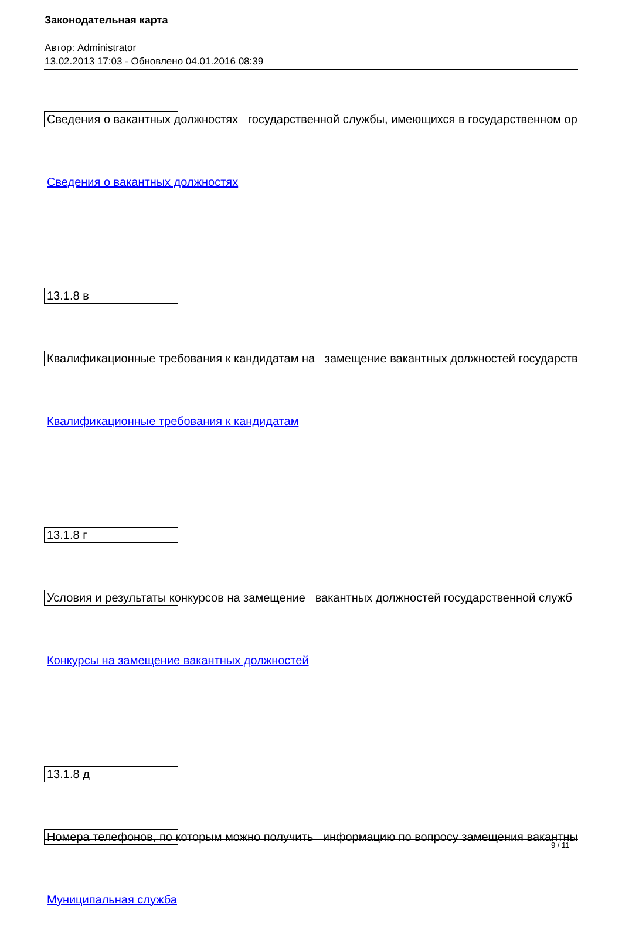Законодательная карта
Автор: Administrator
13.02.2013 17:03 - Обновлено 04.01.2016 08:39
Сведения о вакантных должностях государственной службы, имеющихся в государственном ор
Сведения о вакантных должностях
13.1.8 в
Квалификационные требования к кандидатам на замещение вакантных должностей государств
Квалификационные требования к кандидатам
13.1.8 г
Условия и результаты конкурсов на замещение вакантных должностей государственной служб
Конкурсы на замещение вакантных должностей
13.1.8 д
Номера телефонов, по которым можно получить информацию по вопросу замещения вакантны
Муниципальная служба
9 / 11